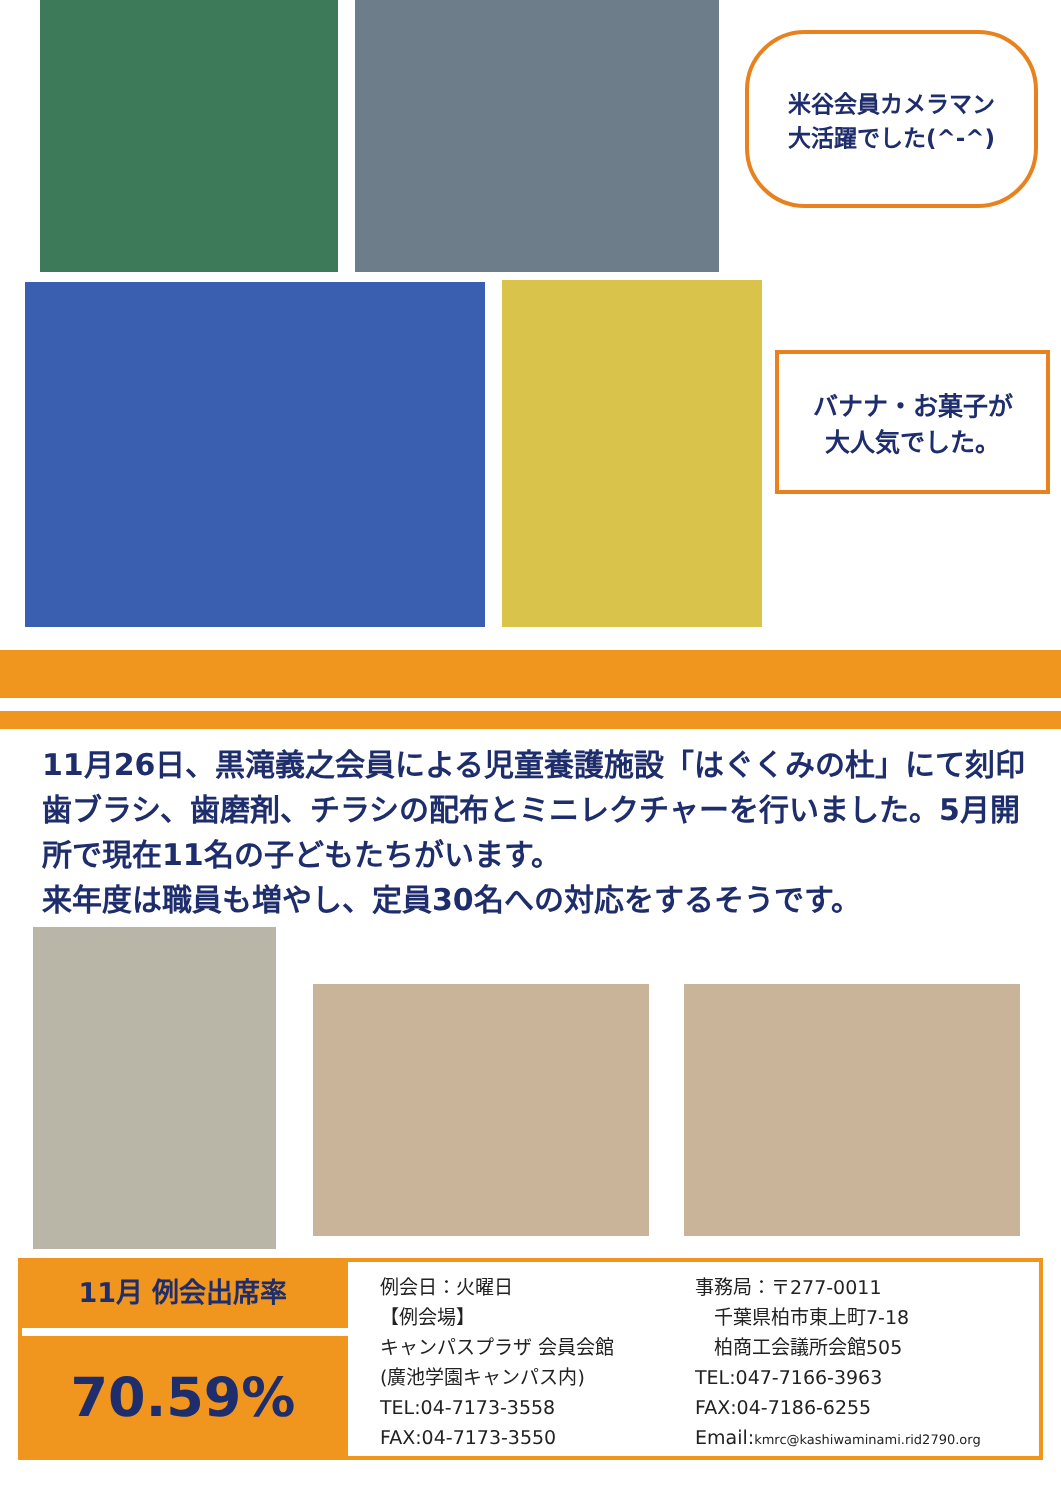米谷会員カメラマン
大活躍でした(^-^)
バナナ・お菓子が
大人気でした。
11月26日、黒滝義之会員による児童養護施設「はぐくみの杜」にて刻印歯ブラシ、歯磨剤、チラシの配布とミニレクチャーを行いました。5月開所で現在11名の子どもたちがいます。
来年度は職員も増やし、定員30名への対応をするそうです。
11月 例会出席率
70.59%
例会日：火曜日
【例会場】
キャンパスプラザ 会員会館
(廣池学園キャンパス内)
TEL:04-7173-3558
FAX:04-7173-3550
事務局：〒277-0011
　千葉県柏市東上町7-18
　柏商工会議所会館505
TEL:047-7166-3963
FAX:04-7186-6255
Email:kmrc@kashiwaminami.rid2790.org